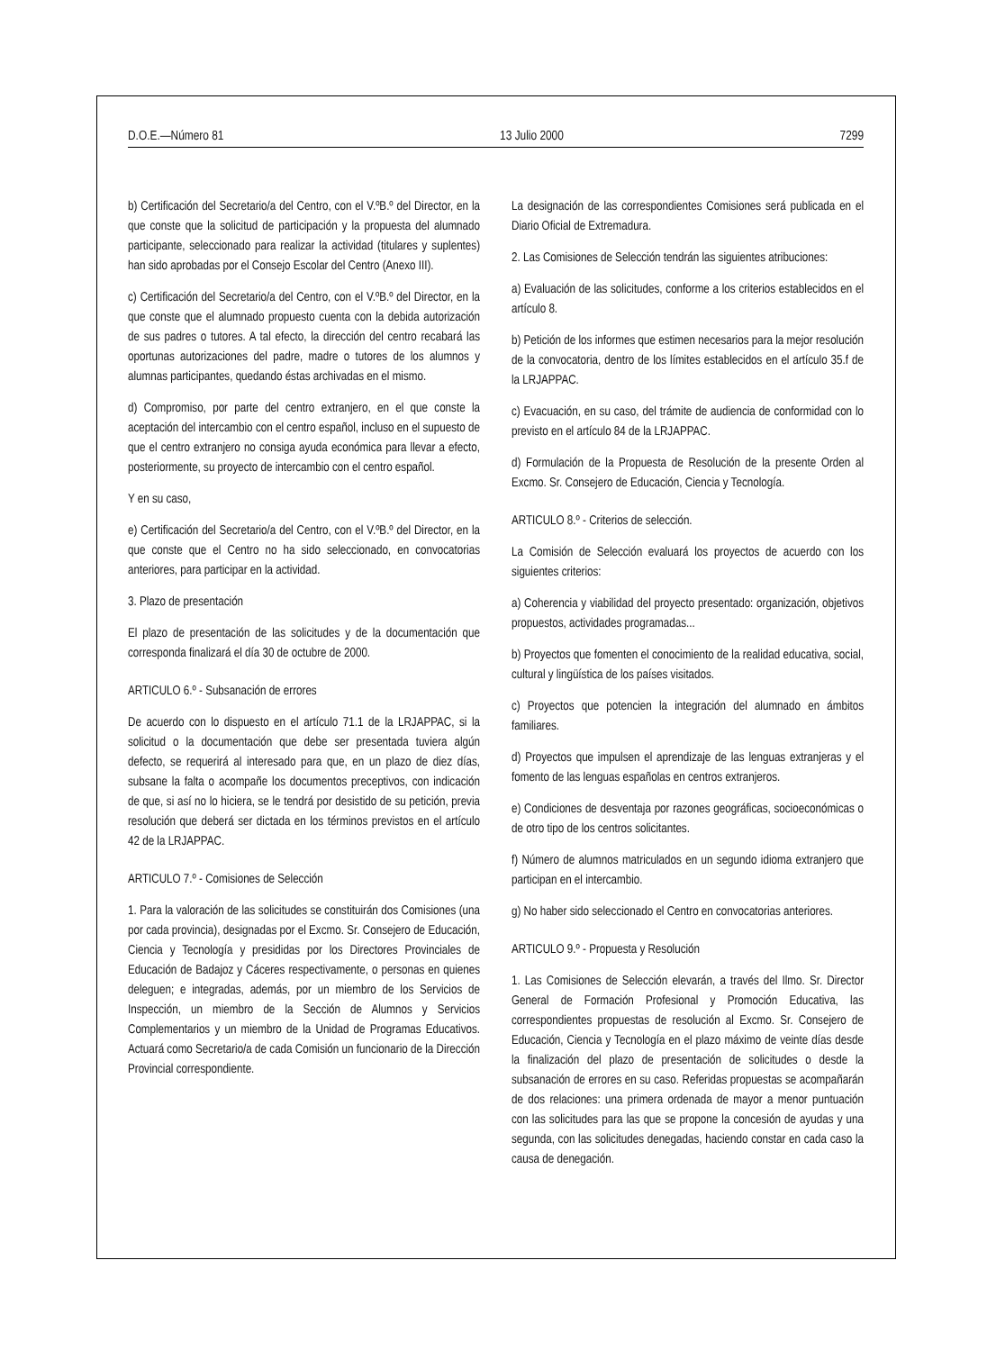D.O.E.—Número 81 13 Julio 2000 7299
b) Certificación del Secretario/a del Centro, con el V.ºB.º del Director, en la que conste que la solicitud de participación y la propuesta del alumnado participante, seleccionado para realizar la actividad (titulares y suplentes) han sido aprobadas por el Consejo Escolar del Centro (Anexo III).
c) Certificación del Secretario/a del Centro, con el V.ºB.º del Director, en la que conste que el alumnado propuesto cuenta con la debida autorización de sus padres o tutores. A tal efecto, la dirección del centro recabará las oportunas autorizaciones del padre, madre o tutores de los alumnos y alumnas participantes, quedando éstas archivadas en el mismo.
d) Compromiso, por parte del centro extranjero, en el que conste la aceptación del intercambio con el centro español, incluso en el supuesto de que el centro extranjero no consiga ayuda económica para llevar a efecto, posteriormente, su proyecto de intercambio con el centro español.
Y en su caso,
e) Certificación del Secretario/a del Centro, con el V.ºB.º del Director, en la que conste que el Centro no ha sido seleccionado, en convocatorias anteriores, para participar en la actividad.
3. Plazo de presentación
El plazo de presentación de las solicitudes y de la documentación que corresponda finalizará el día 30 de octubre de 2000.
ARTICULO 6.º - Subsanación de errores
De acuerdo con lo dispuesto en el artículo 71.1 de la LRJAPPAC, si la solicitud o la documentación que debe ser presentada tuviera algún defecto, se requerirá al interesado para que, en un plazo de diez días, subsane la falta o acompañe los documentos preceptivos, con indicación de que, si así no lo hiciera, se le tendrá por desistido de su petición, previa resolución que deberá ser dictada en los términos previstos en el artículo 42 de la LRJAPPAC.
ARTICULO 7.º - Comisiones de Selección
1. Para la valoración de las solicitudes se constituirán dos Comisiones (una por cada provincia), designadas por el Excmo. Sr. Consejero de Educación, Ciencia y Tecnología y presididas por los Directores Provinciales de Educación de Badajoz y Cáceres respectivamente, o personas en quienes deleguen; e integradas, además, por un miembro de los Servicios de Inspección, un miembro de la Sección de Alumnos y Servicios Complementarios y un miembro de la Unidad de Programas Educativos. Actuará como Secretario/a de cada Comisión un funcionario de la Dirección Provincial correspondiente.
La designación de las correspondientes Comisiones será publicada en el Diario Oficial de Extremadura.
2. Las Comisiones de Selección tendrán las siguientes atribuciones:
a) Evaluación de las solicitudes, conforme a los criterios establecidos en el artículo 8.
b) Petición de los informes que estimen necesarios para la mejor resolución de la convocatoria, dentro de los límites establecidos en el artículo 35.f de la LRJAPPAC.
c) Evacuación, en su caso, del trámite de audiencia de conformidad con lo previsto en el artículo 84 de la LRJAPPAC.
d) Formulación de la Propuesta de Resolución de la presente Orden al Excmo. Sr. Consejero de Educación, Ciencia y Tecnología.
ARTICULO 8.º - Criterios de selección.
La Comisión de Selección evaluará los proyectos de acuerdo con los siguientes criterios:
a) Coherencia y viabilidad del proyecto presentado: organización, objetivos propuestos, actividades programadas...
b) Proyectos que fomenten el conocimiento de la realidad educativa, social, cultural y lingüística de los países visitados.
c) Proyectos que potencien la integración del alumnado en ámbitos familiares.
d) Proyectos que impulsen el aprendizaje de las lenguas extranjeras y el fomento de las lenguas españolas en centros extranjeros.
e) Condiciones de desventaja por razones geográficas, socioeconómicas o de otro tipo de los centros solicitantes.
f) Número de alumnos matriculados en un segundo idioma extranjero que participan en el intercambio.
g) No haber sido seleccionado el Centro en convocatorias anteriores.
ARTICULO 9.º - Propuesta y Resolución
1. Las Comisiones de Selección elevarán, a través del Ilmo. Sr. Director General de Formación Profesional y Promoción Educativa, las correspondientes propuestas de resolución al Excmo. Sr. Consejero de Educación, Ciencia y Tecnología en el plazo máximo de veinte días desde la finalización del plazo de presentación de solicitudes o desde la subsanación de errores en su caso. Referidas propuestas se acompañarán de dos relaciones: una primera ordenada de mayor a menor puntuación con las solicitudes para las que se propone la concesión de ayudas y una segunda, con las solicitudes denegadas, haciendo constar en cada caso la causa de denegación.